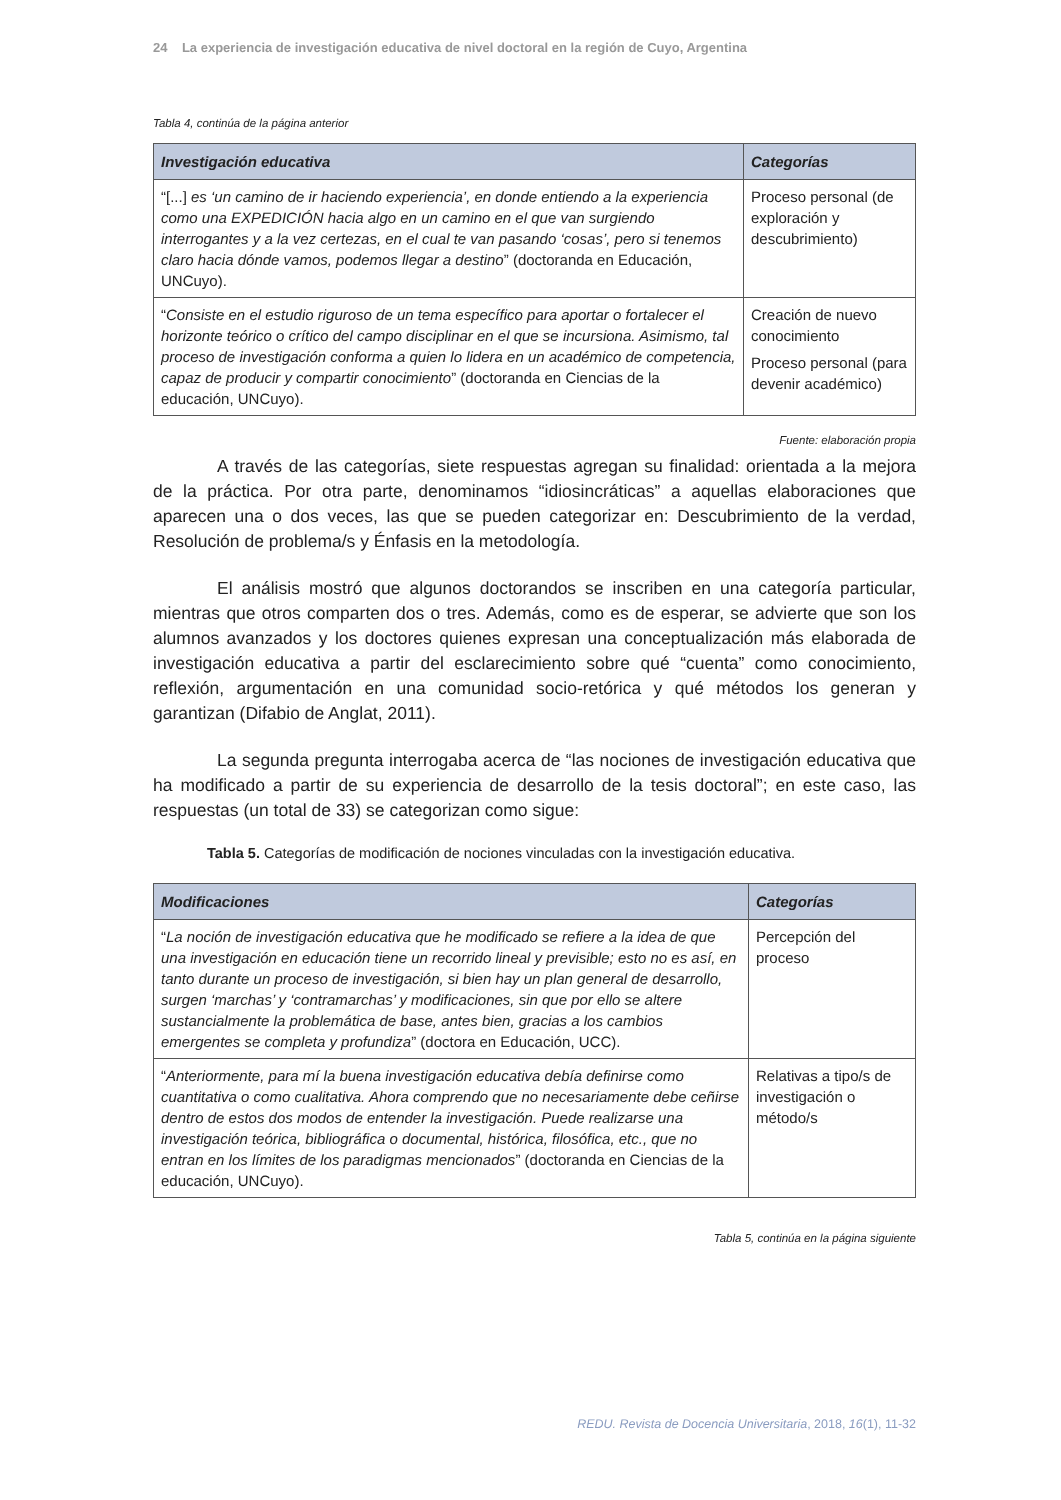24 La experiencia de investigación educativa de nivel doctoral en la región de Cuyo, Argentina
Tabla 4, continúa de la página anterior
| Investigación educativa | Categorías |
| --- | --- |
| “[...] es ‘un camino de ir haciendo experiencia’, en donde entiendo a la experiencia como una EXPEDICIÓN hacia algo en un camino en el que van surgiendo interrogantes y a la vez certezas, en el cual te van pasando ‘cosas’, pero si tenemos claro hacia dónde vamos, podemos llegar a destino ” (doctoranda en Educación, UNCuyo). | Proceso personal (de exploración y descubrimiento) |
| “ Consiste en el estudio riguroso de un tema específico para aportar o fortalecer el horizonte teórico o crítico del campo disciplinar en el que se incursiona. Asimismo, tal proceso de investigación conforma a quien lo lidera en un académico de competencia, capaz de producir y compartir conocimiento ” (doctoranda en Ciencias de la educación, UNCuyo). | Creación de nuevo conocimiento Proceso personal (para devenir académico) |
Fuente: elaboración propia
A través de las categorías, siete respuestas agregan su finalidad: orientada a la mejora de la práctica. Por otra parte, denominamos “idiosincráticas” a aquellas elaboraciones que aparecen una o dos veces, las que se pueden categorizar en: Descubrimiento de la verdad, Resolución de problema/s y Énfasis en la metodología.
El análisis mostró que algunos doctorandos se inscriben en una categoría particular, mientras que otros comparten dos o tres. Además, como es de esperar, se advierte que son los alumnos avanzados y los doctores quienes expresan una conceptualización más elaborada de investigación educativa a partir del esclarecimiento sobre qué “cuenta” como conocimiento, reflexión, argumentación en una comunidad socio-retórica y qué métodos los generan y garantizan (Difabio de Anglat, 2011).
La segunda pregunta interrogaba acerca de “las nociones de investigación educativa que ha modificado a partir de su experiencia de desarrollo de la tesis doctoral”; en este caso, las respuestas (un total de 33) se categorizan como sigue:
Tabla 5. Categorías de modificación de nociones vinculadas con la investigación educativa.
| Modificaciones | Categorías |
| --- | --- |
| “ La noción de investigación educativa que he modificado se refiere a la idea de que una investigación en educación tiene un recorrido lineal y previsible; esto no es así, en tanto durante un proceso de investigación, si bien hay un plan general de desarrollo, surgen ‘marchas’ y ‘contramarchas’ y modificaciones, sin que por ello se altere sustancialmente la problemática de base, antes bien, gracias a los cambios emergentes se completa y profundiza ” (doctora en Educación, UCC). | Percepción del proceso |
| “ Anteriormente, para mí la buena investigación educativa debía definirse como cuantitativa o como cualitativa. Ahora comprendo que no necesariamente debe ceñirse dentro de estos dos modos de entender la investigación. Puede realizarse una investigación teórica, bibliográfica o documental, histórica, filosófica, etc., que no entran en los límites de los paradigmas mencionados ” (doctoranda en Ciencias de la educación, UNCuyo). | Relativas a tipo/s de investigación o método/s |
Tabla 5, continúa en la página siguiente
REDU. Revista de Docencia Universitaria, 2018, 16(1), 11-32